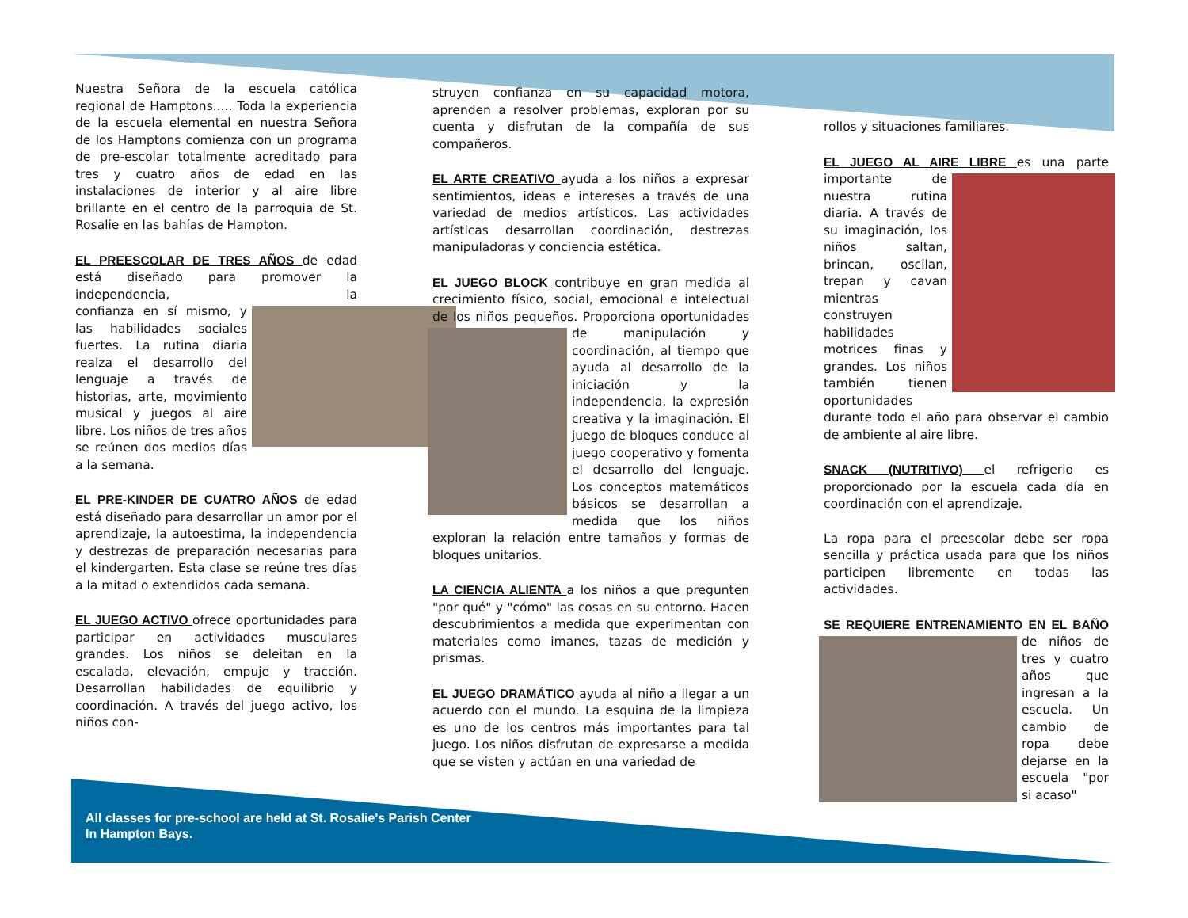Nuestra Señora de la escuela católica regional de Hamptons..... Toda la experiencia de la escuela elemental en nuestra Señora de los Hamptons comienza con un programa de pre-escolar totalmente acreditado para tres y cuatro años de edad en las instalaciones de interior y al aire libre brillante en el centro de la parroquia de St. Rosalie en las bahías de Hampton.
EL PREESCOLAR DE TRES AÑOS de edad está diseñado para promover la independencia, la confi anza en sí mismo, y las habilidades sociales fuertes. La rutina diaria realza el desarrollo del lenguaje a través de historias, arte, movimiento musical y juegos al aire libre. Los niños de tres años se reúnen dos medios días a la semana.
EL PRE-KINDER DE CUATRO AÑOS de edad está diseñado para desarrollar un amor por el aprendizaje, la autoestima, la independencia y destrezas de preparación necesarias para el kindergarten. Esta clase se reúne tres días a la mitad o extendidos cada semana.
EL JUEGO ACTIVO ofrece oportunidades para participar en actividades musculares grandes. Los niños se deleitan en la escalada, elevación, empuje y tracción. Desarrollan habilidades de equilibrio y coordinación. A través del juego activo, los niños con-
struyen confianza en su capacidad motora, aprenden a resolver problemas, exploran por su cuenta y disfrutan de la compañía de sus compañeros.
EL ARTE CREATIVO ayuda a los niños a expresar sentimientos, ideas e intereses a través de una variedad de medios artísticos. Las actividades artísticas desarrollan coordinación, destrezas manipuladoras y conciencia estética.
EL JUEGO BLOCK contribuye en gran medida al crecimiento físico, social, emocional e intelectual de los niños pequeños. Proporciona oportuni dades de manipulación y coordinación, al tiempo que ayuda al desarrollo de la iniciación y la independencia, la expresión creativa y la imaginación. El juego de bloques conduce al juego cooperativo y fomenta el desarrollo del lenguaje. Los conceptos matemáticos básicos se desarrollan a medida que los niños exploran la relación entre tamaños y formas de bloques unitarios.
LA CIENCIA ALIENTA a los niños a que pregunten "por qué" y "cómo" las cosas en su entorno. Hacen descubrimientos a medida que experimentan con materiales como imanes, tazas de medición y prismas.
EL JUEGO DRAMÁTICO ayuda al niño a llegar a un acuerdo con el mundo. La esquina de la limpieza es uno de los centros más importantes para tal juego. Los niños disfrutan de expresarse a medida que se visten y actúan en una variedad de
rollos y situaciones familiares.
EL JUEGO AL AIRE LIBRE es una parte importante de nuestra rutina diaria. A través de su imaginación, los niños saltan, brincan, oscilan, trepan y cavan mientras construyen habilidades motrices finas y grandes. Los niños también tienen oportunidades durante todo el año para observar el cambio de ambiente al aire libre.
SNACK (NUTRITIVO) el refrigerio es proporcionado por la escuela cada día en coordinación con el aprendizaje.
La ropa para el preescolar debe ser ropa sencilla y práctica usada para que los niños participen libremente en todas las actividades.
SE REQUIERE ENTRENAMIENTO EN EL BAÑO de niños de tres y cuatro años que ingresan a la escuela. Un cambio de ropa debe dejarse en la escuela "por si acaso"
All classes for pre-school are held at St. Rosalie's Parish Center
In Hampton Bays.